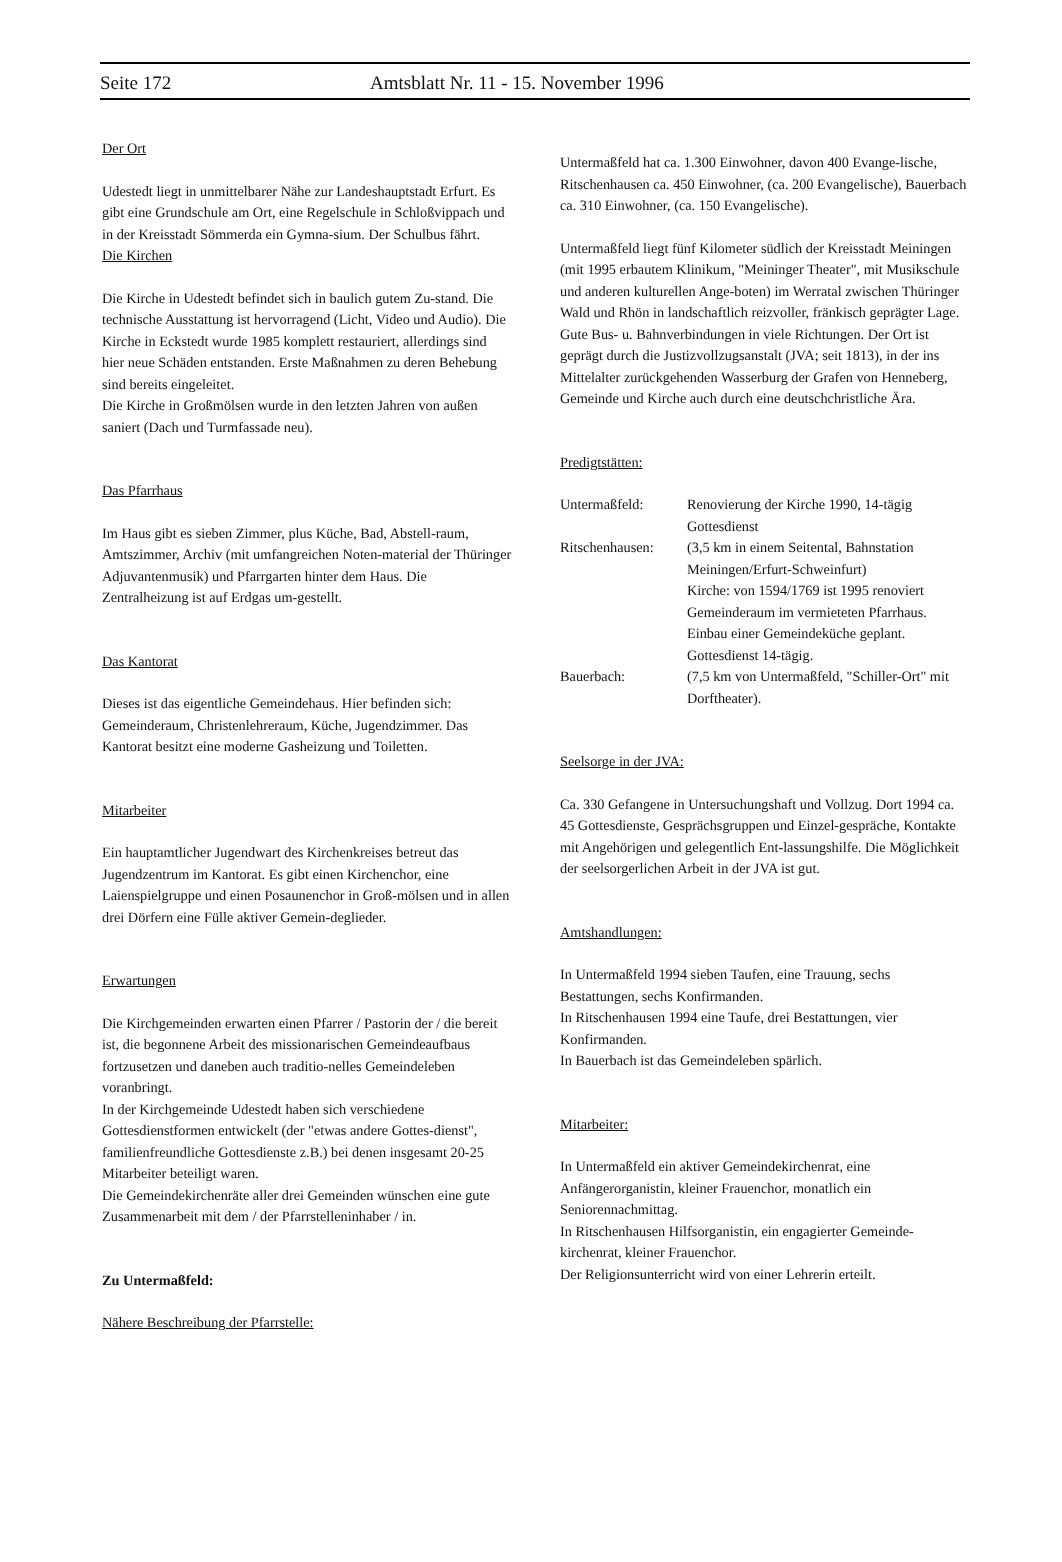Seite 172 Amtsblatt Nr. 11 - 15. November 1996
Der Ort
Udestedt liegt in unmittelbarer Nähe zur Landeshauptstadt Erfurt. Es gibt eine Grundschule am Ort, eine Regelschule in Schloßvippach und in der Kreisstadt Sömmerda ein Gymna-sium. Der Schulbus fährt.
Die Kirchen
Die Kirche in Udestedt befindet sich in baulich gutem Zu-stand. Die technische Ausstattung ist hervorragend (Licht, Video und Audio). Die Kirche in Eckstedt wurde 1985 komplett restauriert, allerdings sind hier neue Schäden entstanden. Erste Maßnahmen zu deren Behebung sind bereits eingeleitet.
Die Kirche in Großmölsen wurde in den letzten Jahren von außen saniert (Dach und Turmfassade neu).
Das Pfarrhaus
Im Haus gibt es sieben Zimmer, plus Küche, Bad, Abstell-raum, Amtszimmer, Archiv (mit umfangreichen Noten-material der Thüringer Adjuvantenmusik) und Pfarrgarten hinter dem Haus. Die Zentralheizung ist auf Erdgas um-gestellt.
Das Kantorat
Dieses ist das eigentliche Gemeindehaus. Hier befinden sich: Gemeinderaum, Christenlehreraum, Küche, Jugendzimmer. Das Kantorat besitzt eine moderne Gasheizung und Toiletten.
Mitarbeiter
Ein hauptamtlicher Jugendwart des Kirchenkreises betreut das Jugendzentrum im Kantorat. Es gibt einen Kirchenchor, eine Laienspielgruppe und einen Posaunenchor in Groß-mölsen und in allen drei Dörfern eine Fülle aktiver Gemein-deglieder.
Erwartungen
Die Kirchgemeinden erwarten einen Pfarrer / Pastorin der / die bereit ist, die begonnene Arbeit des missionarischen Gemeindeaufbaus fortzusetzen und daneben auch traditio-nelles Gemeindeleben voranbringt.
In der Kirchgemeinde Udestedt haben sich verschiedene Gottesdienstformen entwickelt (der "etwas andere Gottes-dienst", familienfreundliche Gottesdienste z.B.) bei denen insgesamt 20-25 Mitarbeiter beteiligt waren.
Die Gemeindekirchenräte aller drei Gemeinden wünschen eine gute Zusammenarbeit mit dem / der Pfarrstelleninhaber / in.
Zu Untermaßfeld:
Nähere Beschreibung der Pfarrstelle:
Untermaßfeld hat ca. 1.300 Einwohner, davon 400 Evange-lische,
Ritschenhausen ca. 450 Einwohner, (ca. 200 Evangelische), Bauerbach ca. 310 Einwohner, (ca. 150 Evangelische).
Untermaßfeld liegt fünf Kilometer südlich der Kreisstadt Meiningen (mit 1995 erbautem Klinikum, "Meininger Theater", mit Musikschule und anderen kulturellen Ange-boten) im Werratal zwischen Thüringer Wald und Rhön in landschaftlich reizvoller, fränkisch geprägter Lage.
Gute Bus- u. Bahnverbindungen in viele Richtungen. Der Ort ist geprägt durch die Justizvollzugsanstalt (JVA; seit 1813), in der ins Mittelalter zurückgehenden Wasserburg der Grafen von Henneberg, Gemeinde und Kirche auch durch eine deutschchristliche Ära.
Predigtstätten:
| Untermaßfeld: | Renovierung der Kirche 1990, 14-tägig Gottesdienst |
| Ritschenhausen: | (3,5 km in einem Seitental, Bahnstation Meiningen/Erfurt-Schweinfurt) Kirche: von 1594/1769 ist 1995 renoviert Gemeinderaum im vermieteten Pfarrhaus. Einbau einer Gemeindeküche geplant. Gottesdienst 14-tägig. |
| Bauerbach: | (7,5 km von Untermaßfeld, "Schiller-Ort" mit Dorftheater). |
Seelsorge in der JVA:
Ca. 330 Gefangene in Untersuchungshaft und Vollzug. Dort 1994 ca. 45 Gottesdienste, Gesprächsgruppen und Einzel-gespräche, Kontakte mit Angehörigen und gelegentlich Ent-lassungshilfe. Die Möglichkeit der seelsorgerlichen Arbeit in der JVA ist gut.
Amtshandlungen:
In Untermaßfeld 1994 sieben Taufen, eine Trauung, sechs Bestattungen, sechs Konfirmanden.
In Ritschenhausen 1994 eine Taufe, drei Bestattungen, vier Konfirmanden.
In Bauerbach ist das Gemeindeleben spärlich.
Mitarbeiter:
In Untermaßfeld ein aktiver Gemeindekirchenrat, eine Anfängerorganistin, kleiner Frauenchor, monatlich ein Seniorennachmittag.
In Ritschenhausen Hilfsorganistin, ein engagierter Gemeinde-kirchenrat, kleiner Frauenchor.
Der Religionsunterricht wird von einer Lehrerin erteilt.